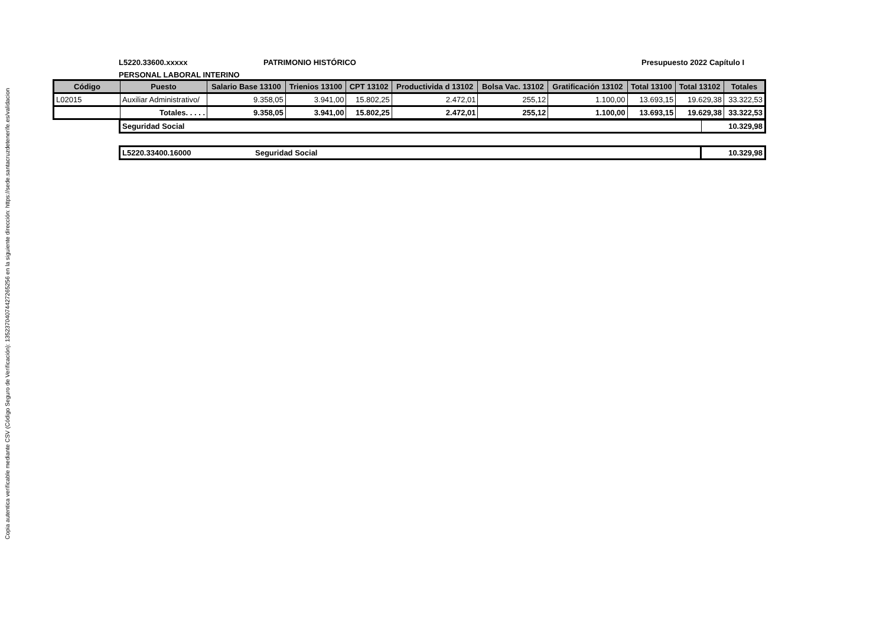Copia autentica verificable mediante CSV (Código Seguro de Verificación): 13523704074427265256 en la siguiente dirección: https://sede.santacruzdetenerife.es/validacion
L5220.33600.xxxxx PATRIMONIO HISTÓRICO Presupuesto 2022 Capítulo I
PERSONAL LABORAL INTERINO
| Código | Puesto | Salario Base 13100 | Trienios 13100 | CPT 13102 | Productivida d 13102 | Bolsa Vac. 13102 | Gratificación 13102 | Total 13100 | Total 13102 | Totales |
| --- | --- | --- | --- | --- | --- | --- | --- | --- | --- | --- |
| L02015 | Auxiliar Administrativo/ | 9.358,05 | 3.941,00 | 15.802,25 | 2.472,01 | 255,12 | 1.100,00 | 13.693,15 | 19.629,38 | 33.322,53 |
| | Totales. . . . . | 9.358,05 | 3.941,00 | 15.802,25 | 2.472,01 | 255,12 | 1.100,00 | 13.693,15 | 19.629,38 | 33.322,53 |
| Seguridad Social | 10.329,98 |
| L5220.33400.16000 Seguridad Social | 10.329,98 |